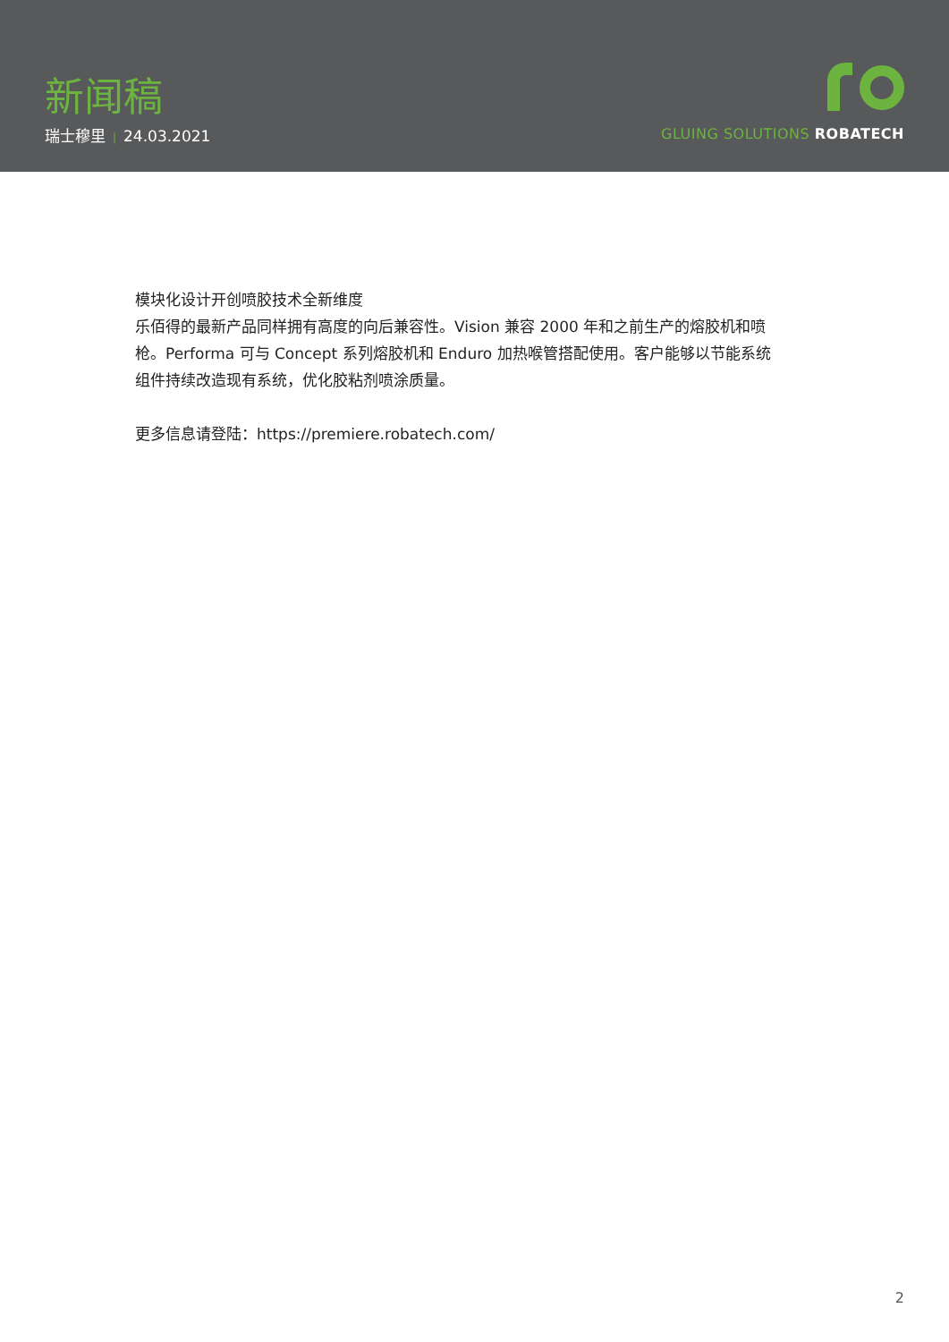新闻稿
瑞士穆里 | 24.03.2021
GLUING SOLUTIONS ROBATECH
模块化设计开创喷胶技术全新维度
乐佰得的最新产品同样拥有高度的向后兼容性。Vision 兼容 2000 年和之前生产的熔胶机和喷枪。Performa 可与 Concept 系列熔胶机和 Enduro 加热喉管搭配使用。客户能够以节能系统组件持续改造现有系统，优化胶粘剂喷涂质量。
更多信息请登陆：https://premiere.robatech.com/
2